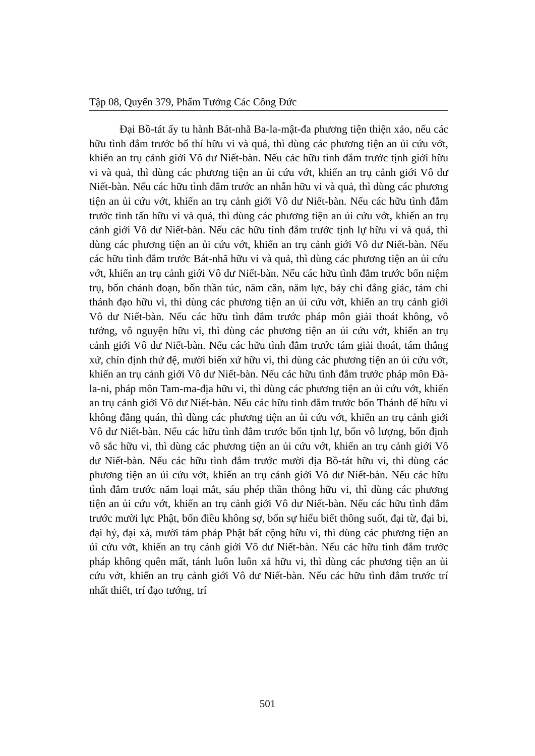Tập 08, Quyển 379, Phẩm Tướng Các Công Đức
Đại Bồ-tát ấy tu hành Bát-nhã Ba-la-mật-đa phương tiện thiện xảo, nếu các hữu tình đắm trước bố thí hữu vi và quả, thì dùng các phương tiện an ủi cứu vớt, khiến an trụ cảnh giới Vô dư Niết-bàn. Nếu các hữu tình đắm trước tịnh giới hữu vi và quả, thì dùng các phương tiện an ủi cứu vớt, khiến an trụ cảnh giới Vô dư Niết-bàn. Nếu các hữu tình đắm trước an nhẫn hữu vi và quả, thì dùng các phương tiện an ủi cứu vớt, khiến an trụ cảnh giới Vô dư Niết-bàn. Nếu các hữu tình đắm trước tinh tấn hữu vi và quả, thì dùng các phương tiện an ủi cứu vớt, khiến an trụ cảnh giới Vô dư Niết-bàn. Nếu các hữu tình đắm trước tịnh lự hữu vi và quả, thì dùng các phương tiện an ủi cứu vớt, khiến an trụ cảnh giới Vô dư Niết-bàn. Nếu các hữu tình đắm trước Bát-nhã hữu vi và quả, thì dùng các phương tiện an ủi cứu vớt, khiến an trụ cảnh giới Vô dư Niết-bàn. Nếu các hữu tình đắm trước bốn niệm trụ, bốn chánh đoạn, bốn thần túc, năm căn, năm lực, bảy chi đẳng giác, tám chi thánh đạo hữu vi, thì dùng các phương tiện an ủi cứu vớt, khiến an trụ cảnh giới Vô dư Niết-bàn. Nếu các hữu tình đắm trước pháp môn giải thoát không, vô tướng, vô nguyện hữu vi, thì dùng các phương tiện an ủi cứu vớt, khiến an trụ cảnh giới Vô dư Niết-bàn. Nếu các hữu tình đắm trước tám giải thoát, tám thắng xứ, chín định thứ đệ, mười biến xứ hữu vi, thì dùng các phương tiện an ủi cứu vớt, khiến an trụ cảnh giới Vô dư Niết-bàn. Nếu các hữu tình đắm trước pháp môn Đà-la-ni, pháp môn Tam-ma-địa hữu vi, thì dùng các phương tiện an ủi cứu vớt, khiến an trụ cảnh giới Vô dư Niết-bàn. Nếu các hữu tình đắm trước bốn Thánh đế hữu vi không đẳng quán, thì dùng các phương tiện an ủi cứu vớt, khiến an trụ cảnh giới Vô dư Niết-bàn. Nếu các hữu tình đắm trước bốn tịnh lự, bốn vô lượng, bốn định vô sắc hữu vi, thì dùng các phương tiện an ủi cứu vớt, khiến an trụ cảnh giới Vô dư Niết-bàn. Nếu các hữu tình đắm trước mười địa Bồ-tát hữu vi, thì dùng các phương tiện an ủi cứu vớt, khiến an trụ cảnh giới Vô dư Niết-bàn. Nếu các hữu tình đắm trước năm loại mắt, sáu phép thần thông hữu vi, thì dùng các phương tiện an ủi cứu vớt, khiến an trụ cảnh giới Vô dư Niết-bàn. Nếu các hữu tình đắm trước mười lực Phật, bốn điều không sợ, bốn sự hiểu biết thông suốt, đại từ, đại bi, đại hỷ, đại xả, mười tám pháp Phật bất cộng hữu vi, thì dùng các phương tiện an ủi cứu vớt, khiến an trụ cảnh giới Vô dư Niết-bàn. Nếu các hữu tình đắm trước pháp không quên mất, tánh luôn luôn xả hữu vi, thì dùng các phương tiện an ủi cứu vớt, khiến an trụ cảnh giới Vô dư Niết-bàn. Nếu các hữu tình đắm trước trí nhất thiết, trí đạo tướng, trí
501